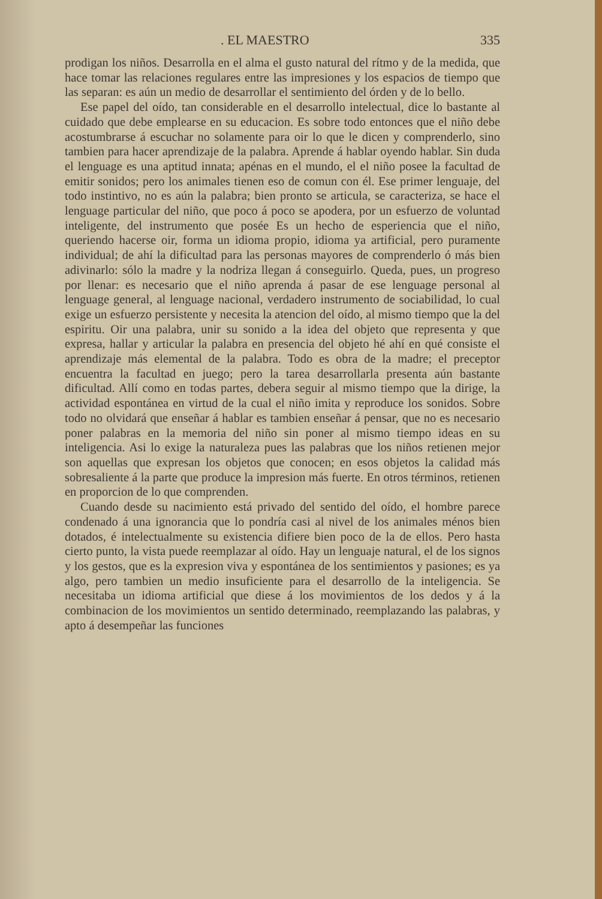. EL MAESTRO 335
prodigan los niños. Desarrolla en el alma el gusto natural del rítmo y de la medida, que hace tomar las relaciones regulares entre las impresiones y los espacios de tiempo que las separan: es aún un medio de desarrollar el sentimiento del órden y de lo bello.
Ese papel del oído, tan considerable en el desarrollo intelectual, dice lo bastante al cuidado que debe emplearse en su educacion. Es sobre todo entonces que el niño debe acostumbrarse á escuchar no solamente para oir lo que le dicen y comprenderlo, sino tambien para hacer aprendizaje de la palabra. Aprende á hablar oyendo hablar. Sin duda el lenguage es una aptitud innata; apénas en el mundo, el el niño posee la facultad de emitir sonidos; pero los animales tienen eso de comun con él. Ese primer lenguaje, del todo instintivo, no es aún la palabra; bien pronto se articula, se caracteriza, se hace el lenguage particular del niño, que poco á poco se apodera, por un esfuerzo de voluntad inteligente, del instrumento que posée Es un hecho de esperiencia que el niño, queriendo hacerse oir, forma un idioma propio, idioma ya artificial, pero puramente individual; de ahí la dificultad para las personas mayores de comprenderlo ó más bien adivinarlo: sólo la madre y la nodriza llegan á conseguirlo. Queda, pues, un progreso por llenar: es necesario que el niño aprenda á pasar de ese lenguage personal al lenguage general, al lenguage nacional, verdadero instrumento de sociabilidad, lo cual exige un esfuerzo persistente y necesita la atencion del oído, al mismo tiempo que la del espiritu. Oir una palabra, unir su sonido a la idea del objeto que representa y que expresa, hallar y articular la palabra en presencia del objeto hé ahí en qué consiste el aprendizaje más elemental de la palabra. Todo es obra de la madre; el preceptor encuentra la facultad en juego; pero la tarea desarrollarla presenta aún bastante dificultad. Allí como en todas partes, debera seguir al mismo tiempo que la dirige, la actividad espontánea en virtud de la cual el niño imita y reproduce los sonidos. Sobre todo no olvidará que enseñar á hablar es tambien enseñar á pensar, que no es necesario poner palabras en la memoria del niño sin poner al mismo tiempo ideas en su inteligencia. Asi lo exige la naturaleza pues las palabras que los niños retienen mejor son aquellas que expresan los objetos que conocen; en esos objetos la calidad más sobresaliente á la parte que produce la impresion más fuerte. En otros términos, retienen en proporcion de lo que comprenden.
Cuando desde su nacimiento está privado del sentido del oído, el hombre parece condenado á una ignorancia que lo pondría casi al nivel de los animales ménos bien dotados, é intelectualmente su existencia difiere bien poco de la de ellos. Pero hasta cierto punto, la vista puede reemplazar al oído. Hay un lenguaje natural, el de los signos y los gestos, que es la expresion viva y espontánea de los sentimientos y pasiones; es ya algo, pero tambien un medio insuficiente para el desarrollo de la inteligencia. Se necesitaba un idioma artificial que diese á los movimientos de los dedos y á la combinacion de los movimientos un sentido determinado, reemplazando las palabras, y apto á desempeñar las funciones